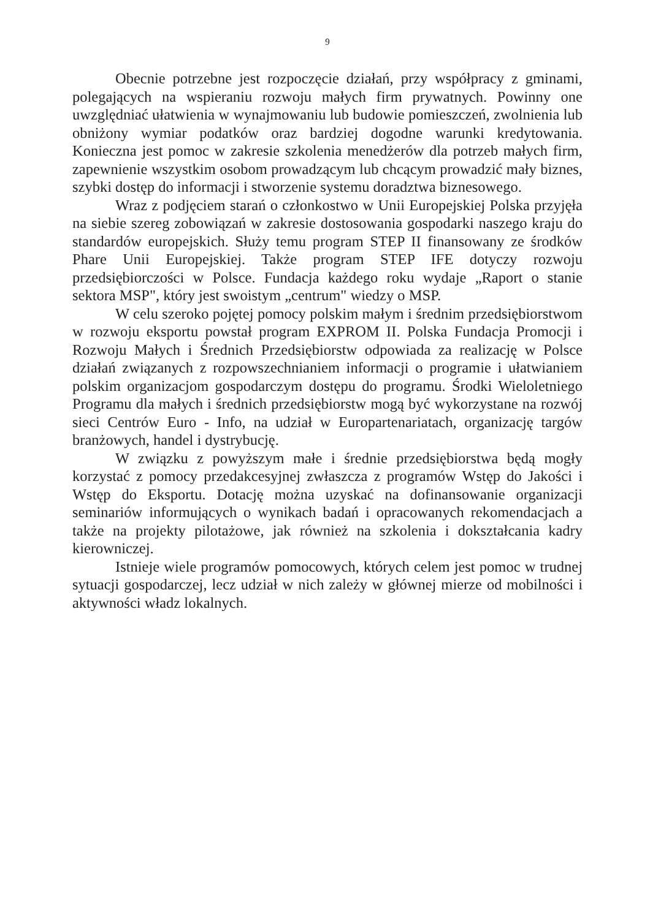9
Obecnie potrzebne jest rozpoczęcie działań, przy współpracy z gminami, polegających na wspieraniu rozwoju małych firm prywatnych. Powinny one uwzględniać ułatwienia w wynajmowaniu lub budowie pomieszczeń, zwolnienia lub obniżony wymiar podatków oraz bardziej dogodne warunki kredytowania. Konieczna jest pomoc w zakresie szkolenia menedżerów dla potrzeb małych firm, zapewnienie wszystkim osobom prowadzącym lub chcącym prowadzić mały biznes, szybki dostęp do informacji i stworzenie systemu doradztwa biznesowego.
Wraz z podjęciem starań o członkostwo w Unii Europejskiej Polska przyjęła na siebie szereg zobowiązań w zakresie dostosowania gospodarki naszego kraju do standardów europejskich. Służy temu program STEP II finansowany ze środków Phare Unii Europejskiej. Także program STEP IFE dotyczy rozwoju przedsiębiorczości w Polsce. Fundacja każdego roku wydaje „Raport o stanie sektora MSP", który jest swoistym „centrum" wiedzy o MSP.
W celu szeroko pojętej pomocy polskim małym i średnim przedsiębiorstwom w rozwoju eksportu powstał program EXPROM II. Polska Fundacja Promocji i Rozwoju Małych i Średnich Przedsiębiorstw odpowiada za realizację w Polsce działań związanych z rozpowszechnianiem informacji o programie i ułatwianiem polskim organizacjom gospodarczym dostępu do programu. Środki Wieloletniego Programu dla małych i średnich przedsiębiorstw mogą być wykorzystane na rozwój sieci Centrów Euro - Info, na udział w Europartenariatach, organizację targów branżowych, handel i dystrybucję.
W związku z powyższym małe i średnie przedsiębiorstwa będą mogły korzystać z pomocy przedakcesyjnej zwłaszcza z programów Wstęp do Jakości i Wstęp do Eksportu. Dotację można uzyskać na dofinansowanie organizacji seminariów informujących o wynikach badań i opracowanych rekomendacjach a także na projekty pilotażowe, jak również na szkolenia i dokształcania kadry kierowniczej.
Istnieje wiele programów pomocowych, których celem jest pomoc w trudnej sytuacji gospodarczej, lecz udział w nich zależy w głównej mierze od mobilności i aktywności władz lokalnych.